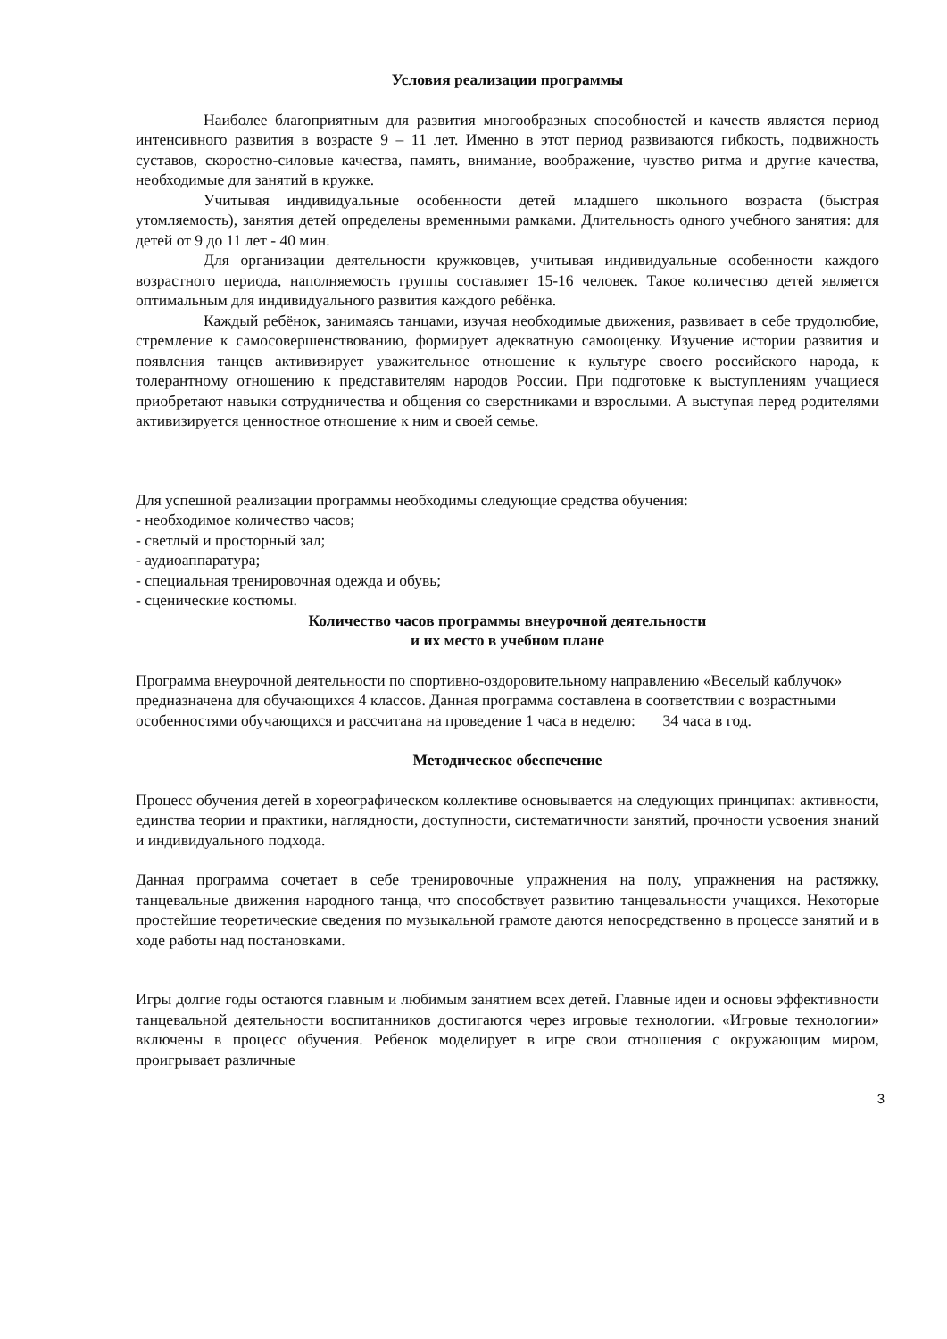Условия реализации программы
Наиболее благоприятным для развития многообразных способностей и качеств является период интенсивного развития в возрасте 9 – 11 лет. Именно в этот период развиваются гибкость, подвижность суставов, скоростно-силовые качества, память, внимание, воображение, чувство ритма и другие качества, необходимые для занятий в кружке.
Учитывая индивидуальные особенности детей младшего школьного возраста (быстрая утомляемость), занятия детей определены временными рамками. Длительность одного учебного занятия: для детей от 9 до 11 лет - 40 мин.
Для организации деятельности кружковцев, учитывая индивидуальные особенности каждого возрастного периода, наполняемость группы составляет 15-16 человек. Такое количество детей является оптимальным для индивидуального развития каждого ребёнка.
Каждый ребёнок, занимаясь танцами, изучая необходимые движения, развивает в себе трудолюбие, стремление к самосовершенствованию, формирует адекватную самооценку. Изучение истории развития и появления танцев активизирует уважительное отношение к культуре своего российского народа, к толерантному отношению к представителям народов России. При подготовке к выступлениям учащиеся приобретают навыки сотрудничества и общения со сверстниками и взрослыми. А выступая перед родителями активизируется ценностное отношение к ним и своей семье.
Для успешной реализации программы необходимы следующие средства обучения:
- необходимое количество часов;
- светлый и просторный зал;
- аудиоаппаратура;
- специальная тренировочная одежда и обувь;
- сценические костюмы.
Количество часов программы внеурочной деятельности
и их место в учебном плане
Программа внеурочной деятельности по спортивно-оздоровительному направлению «Веселый каблучок» предназначена для обучающихся 4 классов. Данная программа составлена в соответствии с возрастными особенностями обучающихся и рассчитана на проведение 1 часа в неделю: 34 часа в год.
Методическое обеспечение
Процесс обучения детей в хореографическом коллективе основывается на следующих принципах: активности, единства теории и практики, наглядности, доступности, систематичности занятий, прочности усвоения знаний и индивидуального подхода.
Данная программа сочетает в себе тренировочные упражнения на полу, упражнения на растяжку, танцевальные движения народного танца, что способствует развитию танцевальности учащихся. Некоторые простейшие теоретические сведения по музыкальной грамоте даются непосредственно в процессе занятий и в ходе работы над постановками.
Игры долгие годы остаются главным и любимым занятием всех детей. Главные идеи и основы эффективности танцевальной деятельности воспитанников достигаются через игровые технологии. «Игровые технологии» включены в процесс обучения. Ребенок моделирует в игре свои отношения с окружающим миром, проигрывает различные
3